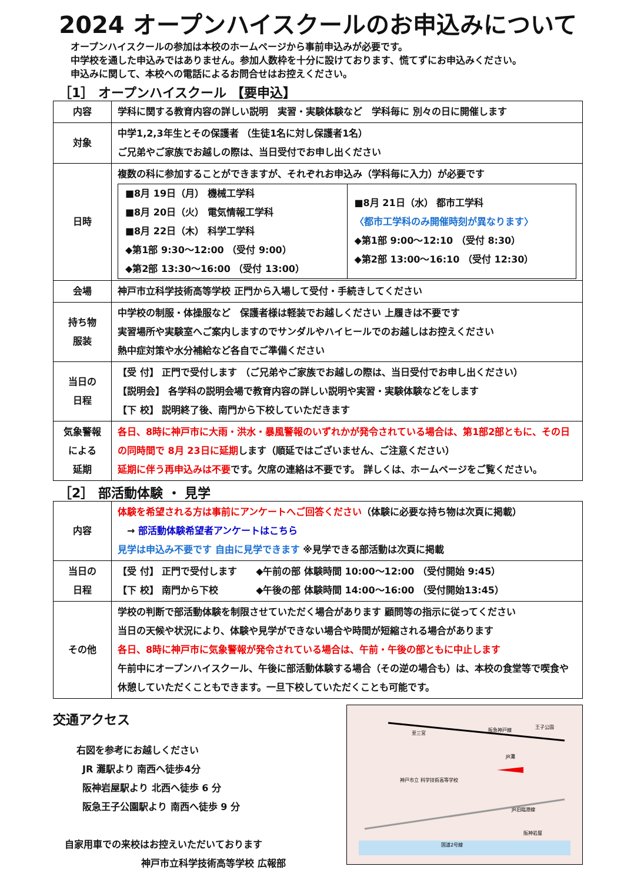2024 オープンハイスクールのお申込みについて
オープンハイスクールの参加は本校のホームページから事前申込みが必要です。
中学校を通した申込みではありません。参加人数枠を十分に設けております、慌てずにお申込みください。
申込みに関して、本校への電話によるお問合せはお控えください。
［1］ オープンハイスクール 【要申込】
| 内容 | 学科に関する教育内容の詳しい説明 実習・実験体験など 学科毎に 別々の日に開催します |
| 対象 | 中学1,2,3年生とその保護者 （生徒1名に対し保護者1名） ご兄弟やご家族でお越しの際は、当日受付でお申し出ください |
| 日時 | 複数の科に参加することができますが、それぞれお申込み（学科毎に入力）が必要です / ■8月 19日（月） 機械工学科 ■8月 20日（火） 電気情報工学科 ■8月 22日（木） 科学工学科 ◆第1部 9:30～12:00 （受付 9:00） ◆第2部 13:30～16:00 （受付 13:00） / ■8月 21日（水） 都市工学科 〈都市工学科のみ開催時刻が異なります〉 ◆第1部 9:00～12:10 （受付 8:30） ◆第2部 13:00～16:10 （受付 12:30） / |
| 会場 | 神戸市立科学技術高等学校 正門から入場して受付・手続きしてください |
| 持ち物 服装 | 中学校の制服・体操服など 保護者様は軽装でお越しください 上履きは不要です 実習場所や実験室へご案内しますのでサンダルやハイヒールでのお越しはお控えください 熱中症対策や水分補給など各自でご準備ください |
| 当日の 日程 | 【受 付】 正門で受付します （ご兄弟やご家族でお越しの際は、当日受付でお申し出ください） 【説明会】 各学科の説明会場で教育内容の詳しい説明や実習・実験体験などをします 【下 校】 説明終了後、南門から下校していただきます |
| 気象警報 による 延期 | 各日、8時に神戸市に大雨・洪水・暴風警報のいずれかが発令されている場合は、第1部2部ともに、その日の同時間で 8月 23日に延期 します（順延ではございません、ご注意ください） 延期に伴う再申込みは不要 です。欠席の連絡は不要です。 詳しくは、ホームページをご覧ください。 |
［2］ 部活動体験 ・ 見学
| 内容 | 体験を希望される方は事前にアンケートへご回答ください （体験に必要な持ち物は次頁に掲載） → 部活動体験希望者アンケートはこちら 見学は申込み不要です 自由に見学できます ※見学できる部活動は次頁に掲載 |
| 当日の 日程 | 【受 付】 正門で受付します ◆午前の部 体験時間 10:00～12:00 （受付開始 9:45） 【下 校】 南門から下校 ◆午後の部 体験時間 14:00～16:00 （受付開始13:45） |
| その他 | 学校の判断で部活動体験を制限させていただく場合があります 顧問等の指示に従ってください 当日の天候や状況により、体験や見学ができない場合や時間が短縮される場合があります 各日、8時に神戸市に気象警報が発令されている場合は、午前・午後の部ともに中止します 午前中にオープンハイスクール、午後に部活動体験する場合（その逆の場合も）は、本校の食堂等で喫食や休憩していただくこともできます。一旦下校していただくことも可能です。 |
交通アクセス
右図を参考にお越しください
JR 灘駅より 南西へ徒歩4分
阪神岩屋駅より 北西へ徒歩 6 分
阪急王子公園駅より 南西へ徒歩 9 分
自家用車での来校はお控えいただいております
神戸市立科学技術高等学校 広報部
至三宮
阪急神戸線
王子公園
JR灘
神戸市立 科学技術高等学校
JR旧臨港線
阪神岩屋
国道2号線